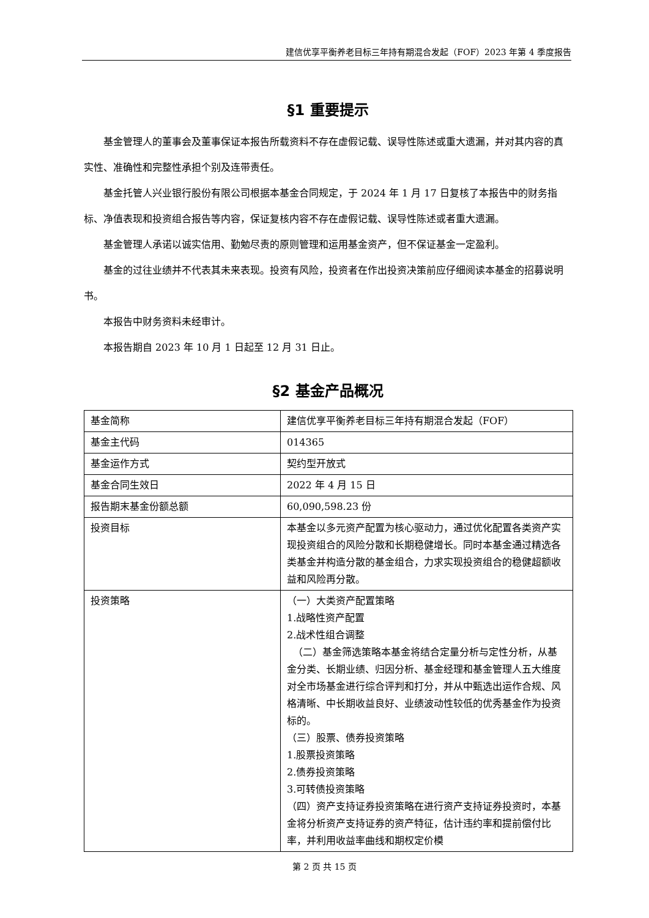建信优享平衡养老目标三年持有期混合发起（FOF）2023 年第 4 季度报告
§1 重要提示
基金管理人的董事会及董事保证本报告所载资料不存在虚假记载、误导性陈述或重大遗漏，并对其内容的真实性、准确性和完整性承担个别及连带责任。
基金托管人兴业银行股份有限公司根据本基金合同规定，于 2024 年 1 月 17 日复核了本报告中的财务指标、净值表现和投资组合报告等内容，保证复核内容不存在虚假记载、误导性陈述或者重大遗漏。
基金管理人承诺以诚实信用、勤勉尽责的原则管理和运用基金资产，但不保证基金一定盈利。
基金的过往业绩并不代表其未来表现。投资有风险，投资者在作出投资决策前应仔细阅读本基金的招募说明书。
本报告中财务资料未经审计。
本报告期自 2023 年 10 月 1 日起至 12 月 31 日止。
§2 基金产品概况
| 基金简称 | 建信优享平衡养老目标三年持有期混合发起（FOF） |
| 基金主代码 | 014365 |
| 基金运作方式 | 契约型开放式 |
| 基金合同生效日 | 2022 年 4 月 15 日 |
| 报告期末基金份额总额 | 60,090,598.23 份 |
| 投资目标 | 本基金以多元资产配置为核心驱动力，通过优化配置各类资产实现投资组合的风险分散和长期稳健增长。同时本基金通过精选各类基金并构造分散的基金组合，力求实现投资组合的稳健超额收益和风险再分散。 |
| 投资策略 | （一）大类资产配置策略 1.战略性资产配置 2.战术性组合调整 （二）基金筛选策略本基金将结合定量分析与定性分析，从基金分类、长期业绩、归因分析、基金经理和基金管理人五大维度对全市场基金进行综合评判和打分，并从中甄选出运作合规、风格清晰、中长期收益良好、业绩波动性较低的优秀基金作为投资标的。 （三）股票、债券投资策略 1.股票投资策略 2.债券投资策略 3.可转债投资策略 （四）资产支持证券投资策略在进行资产支持证券投资时，本基金将分析资产支持证券的资产特征，估计违约率和提前偿付比率，并利用收益率曲线和期权定价模 |
第 2 页 共 15 页